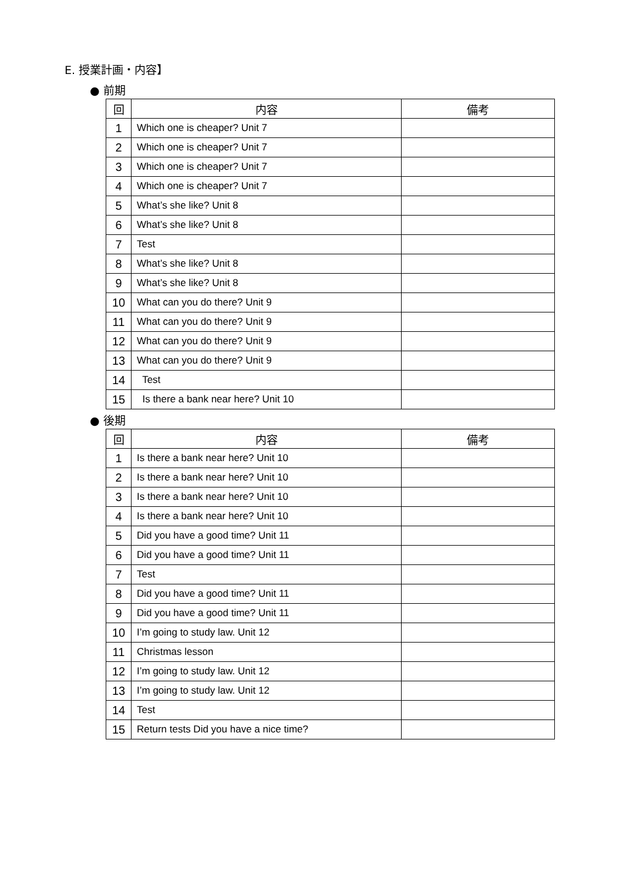E. 授業計画・内容】
● 前期
| 回 | 内容 | 備考 |
| --- | --- | --- |
| 1 | Which one is cheaper? Unit 7 | |
| 2 | Which one is cheaper? Unit 7 | |
| 3 | Which one is cheaper? Unit 7 | |
| 4 | Which one is cheaper? Unit 7 | |
| 5 | What’s she like? Unit 8 | |
| 6 | What’s she like? Unit 8 | |
| 7 | Test | |
| 8 | What’s she like? Unit 8 | |
| 9 | What’s she like? Unit 8 | |
| 10 | What can you do there? Unit 9 | |
| 11 | What can you do there? Unit 9 | |
| 12 | What can you do there? Unit 9 | |
| 13 | What can you do there? Unit 9 | |
| 14 | Test | |
| 15 | Is there a bank near here? Unit 10 | |
● 後期
| 回 | 内容 | 備考 |
| --- | --- | --- |
| 1 | Is there a bank near here? Unit 10 | |
| 2 | Is there a bank near here? Unit 10 | |
| 3 | Is there a bank near here? Unit 10 | |
| 4 | Is there a bank near here? Unit 10 | |
| 5 | Did you have a good time? Unit 11 | |
| 6 | Did you have a good time? Unit 11 | |
| 7 | Test | |
| 8 | Did you have a good time? Unit 11 | |
| 9 | Did you have a good time? Unit 11 | |
| 10 | I’m going to study law. Unit 12 | |
| 11 | Christmas lesson | |
| 12 | I’m going to study law. Unit 12 | |
| 13 | I’m going to study law. Unit 12 | |
| 14 | Test | |
| 15 | Return tests Did you have a nice time? | |